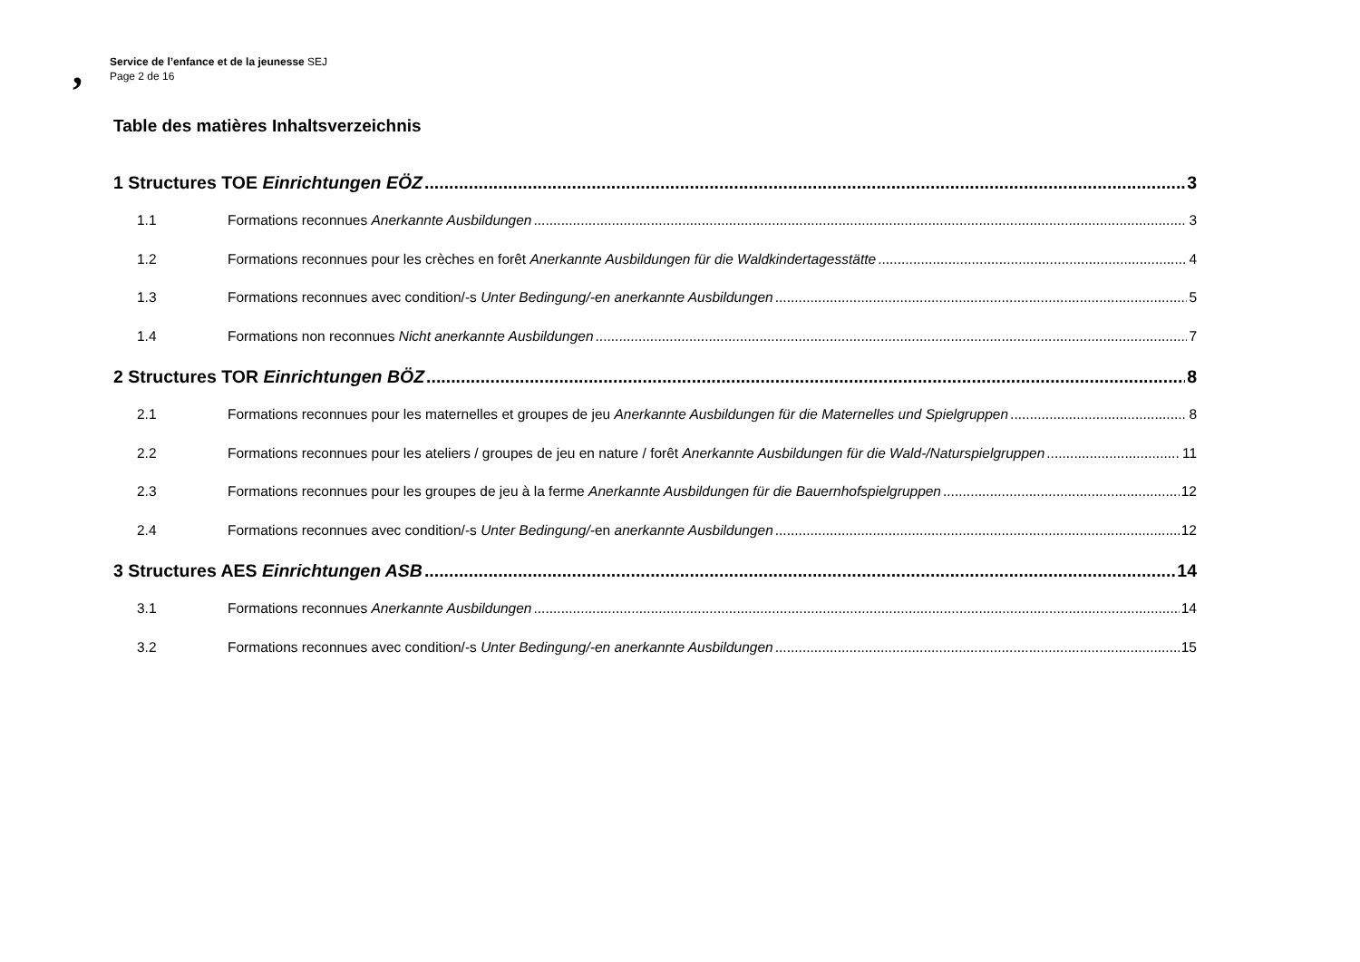,
Service de l’enfance et de la jeunesse SEJ
Page 2 de 16
Table des matières Inhaltsverzeichnis
1 Structures TOE Einrichtungen EÖZ 3
1.1 Formations reconnues Anerkannte Ausbildungen 3
1.2 Formations reconnues pour les crèches en forêt Anerkannte Ausbildungen für die Waldkindertagesstätte 4
1.3 Formations reconnues avec condition/-s Unter Bedingung/-en anerkannte Ausbildungen 5
1.4 Formations non reconnues Nicht anerkannte Ausbildungen 7
2 Structures TOR Einrichtungen BÖZ 8
2.1 Formations reconnues pour les maternelles et groupes de jeu Anerkannte Ausbildungen für die Maternelles und Spielgruppen 8
2.2 Formations reconnues pour les ateliers / groupes de jeu en nature / forêt Anerkannte Ausbildungen für die Wald-/Naturspielgruppen 11
2.3 Formations reconnues pour les groupes de jeu à la ferme Anerkannte Ausbildungen für die Bauernhofspielgruppen 12
2.4 Formations reconnues avec condition/-s Unter Bedingung/-en anerkannte Ausbildungen 12
3 Structures AES Einrichtungen ASB 14
3.1 Formations reconnues Anerkannte Ausbildungen 14
3.2 Formations reconnues avec condition/-s Unter Bedingung/-en anerkannte Ausbildungen 15